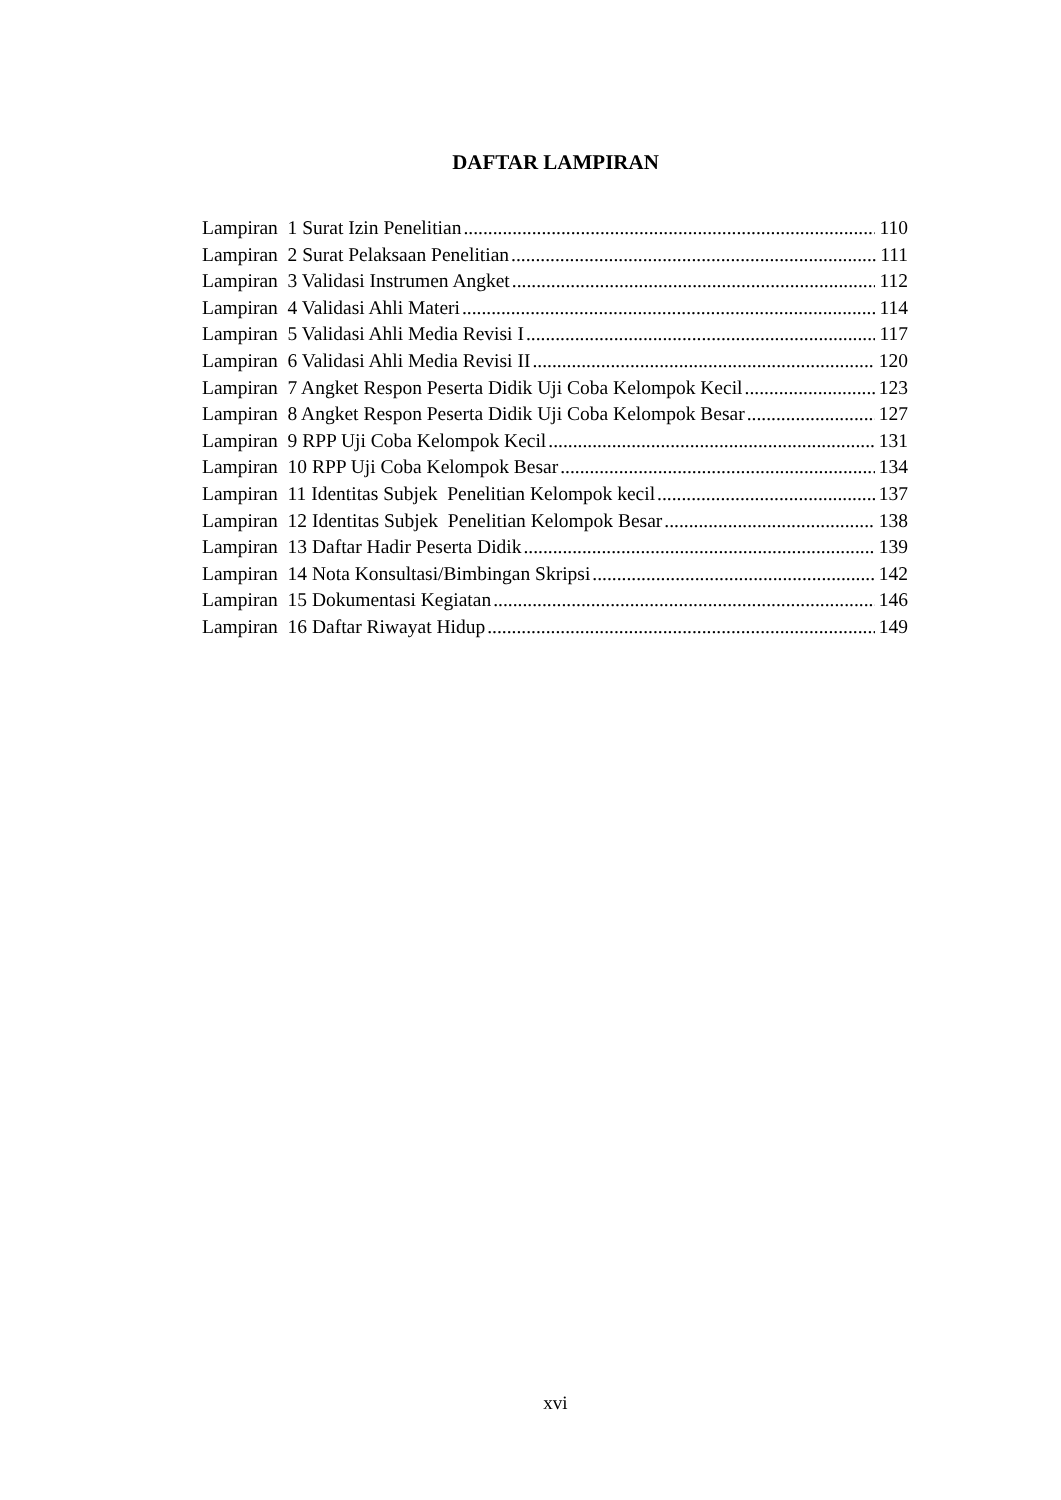DAFTAR LAMPIRAN
Lampiran 1 Surat Izin Penelitian 110
Lampiran 2 Surat Pelaksaan Penelitian 111
Lampiran 3 Validasi Instrumen Angket 112
Lampiran 4 Validasi Ahli Materi 114
Lampiran 5 Validasi Ahli Media Revisi I 117
Lampiran 6 Validasi Ahli Media Revisi II 120
Lampiran 7 Angket Respon Peserta Didik Uji Coba Kelompok Kecil 123
Lampiran 8 Angket Respon Peserta Didik Uji Coba Kelompok Besar 127
Lampiran 9 RPP Uji Coba Kelompok Kecil 131
Lampiran 10 RPP Uji Coba Kelompok Besar 134
Lampiran 11 Identitas Subjek Penelitian Kelompok kecil 137
Lampiran 12 Identitas Subjek Penelitian Kelompok Besar 138
Lampiran 13 Daftar Hadir Peserta Didik 139
Lampiran 14 Nota Konsultasi/Bimbingan Skripsi 142
Lampiran 15 Dokumentasi Kegiatan 146
Lampiran 16 Daftar Riwayat Hidup 149
xvi